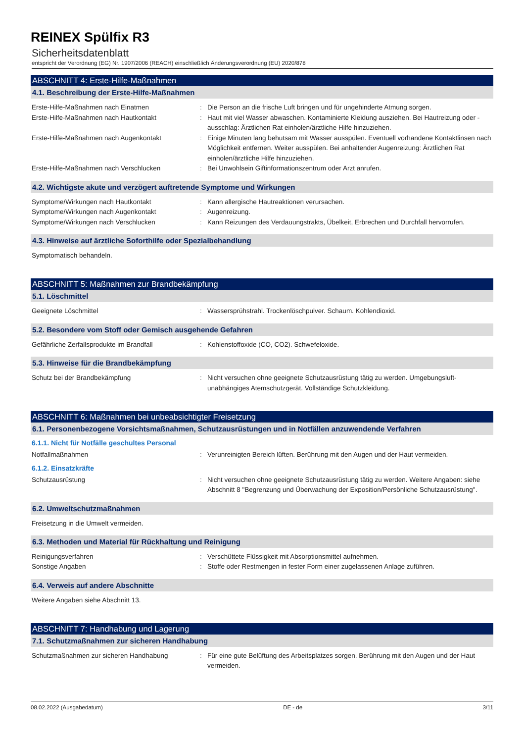REINEX Spülfix R3
Sicherheitsdatenblatt
entspricht der Verordnung (EG) Nr. 1907/2006 (REACH) einschließlich Änderungsverordnung (EU) 2020/878
ABSCHNITT 4: Erste-Hilfe-Maßnahmen
4.1. Beschreibung der Erste-Hilfe-Maßnahmen
Erste-Hilfe-Maßnahmen nach Einatmen : Die Person an die frische Luft bringen und für ungehinderte Atmung sorgen.
Erste-Hilfe-Maßnahmen nach Hautkontakt : Haut mit viel Wasser abwaschen. Kontaminierte Kleidung ausziehen. Bei Hautreizung oder -ausschlag: Ärztlichen Rat einholen/ärztliche Hilfe hinzuziehen.
Erste-Hilfe-Maßnahmen nach Augenkontakt : Einige Minuten lang behutsam mit Wasser ausspülen. Eventuell vorhandene Kontaktlinsen nach Möglichkeit entfernen. Weiter ausspülen. Bei anhaltender Augenreizung: Ärztlichen Rat einholen/ärztliche Hilfe hinzuziehen.
Erste-Hilfe-Maßnahmen nach Verschlucken : Bei Unwohlsein Giftinformationszentrum oder Arzt anrufen.
4.2. Wichtigste akute und verzögert auftretende Symptome und Wirkungen
Symptome/Wirkungen nach Hautkontakt : Kann allergische Hautreaktionen verursachen.
Symptome/Wirkungen nach Augenkontakt : Augenreizung.
Symptome/Wirkungen nach Verschlucken : Kann Reizungen des Verdauungstrakts, Übelkeit, Erbrechen und Durchfall hervorrufen.
4.3. Hinweise auf ärztliche Soforthilfe oder Spezialbehandlung
Symptomatisch behandeln.
ABSCHNITT 5: Maßnahmen zur Brandbekämpfung
5.1. Löschmittel
Geeignete Löschmittel : Wassersprühstrahl. Trockenlöschpulver. Schaum. Kohlendioxid.
5.2. Besondere vom Stoff oder Gemisch ausgehende Gefahren
Gefährliche Zerfallsprodukte im Brandfall : Kohlenstoffoxide (CO, CO2). Schwefeloxide.
5.3. Hinweise für die Brandbekämpfung
Schutz bei der Brandbekämpfung : Nicht versuchen ohne geeignete Schutzausrüstung tätig zu werden. Umgebungsluft-unabhängiges Atemschutzgerät. Vollständige Schutzkleidung.
ABSCHNITT 6: Maßnahmen bei unbeabsichtigter Freisetzung
6.1. Personenbezogene Vorsichtsmaßnahmen, Schutzausrüstungen und in Notfällen anzuwendende Verfahren
6.1.1. Nicht für Notfälle geschultes Personal
Notfallmaßnahmen : Verunreinigten Bereich lüften. Berührung mit den Augen und der Haut vermeiden.
6.1.2. Einsatzkräfte
Schutzausrüstung : Nicht versuchen ohne geeignete Schutzausrüstung tätig zu werden. Weitere Angaben: siehe Abschnitt 8 "Begrenzung und Überwachung der Exposition/Persönliche Schutzausrüstung".
6.2. Umweltschutzmaßnahmen
Freisetzung in die Umwelt vermeiden.
6.3. Methoden und Material für Rückhaltung und Reinigung
Reinigungsverfahren : Verschüttete Flüssigkeit mit Absorptionsmittel aufnehmen.
Sonstige Angaben : Stoffe oder Restmengen in fester Form einer zugelassenen Anlage zuführen.
6.4. Verweis auf andere Abschnitte
Weitere Angaben siehe Abschnitt 13.
ABSCHNITT 7: Handhabung und Lagerung
7.1. Schutzmaßnahmen zur sicheren Handhabung
Schutzmaßnahmen zur sicheren Handhabung : Für eine gute Belüftung des Arbeitsplatzes sorgen. Berührung mit den Augen und der Haut vermeiden.
08.02.2022 (Ausgabedatum) DE - de 3/11